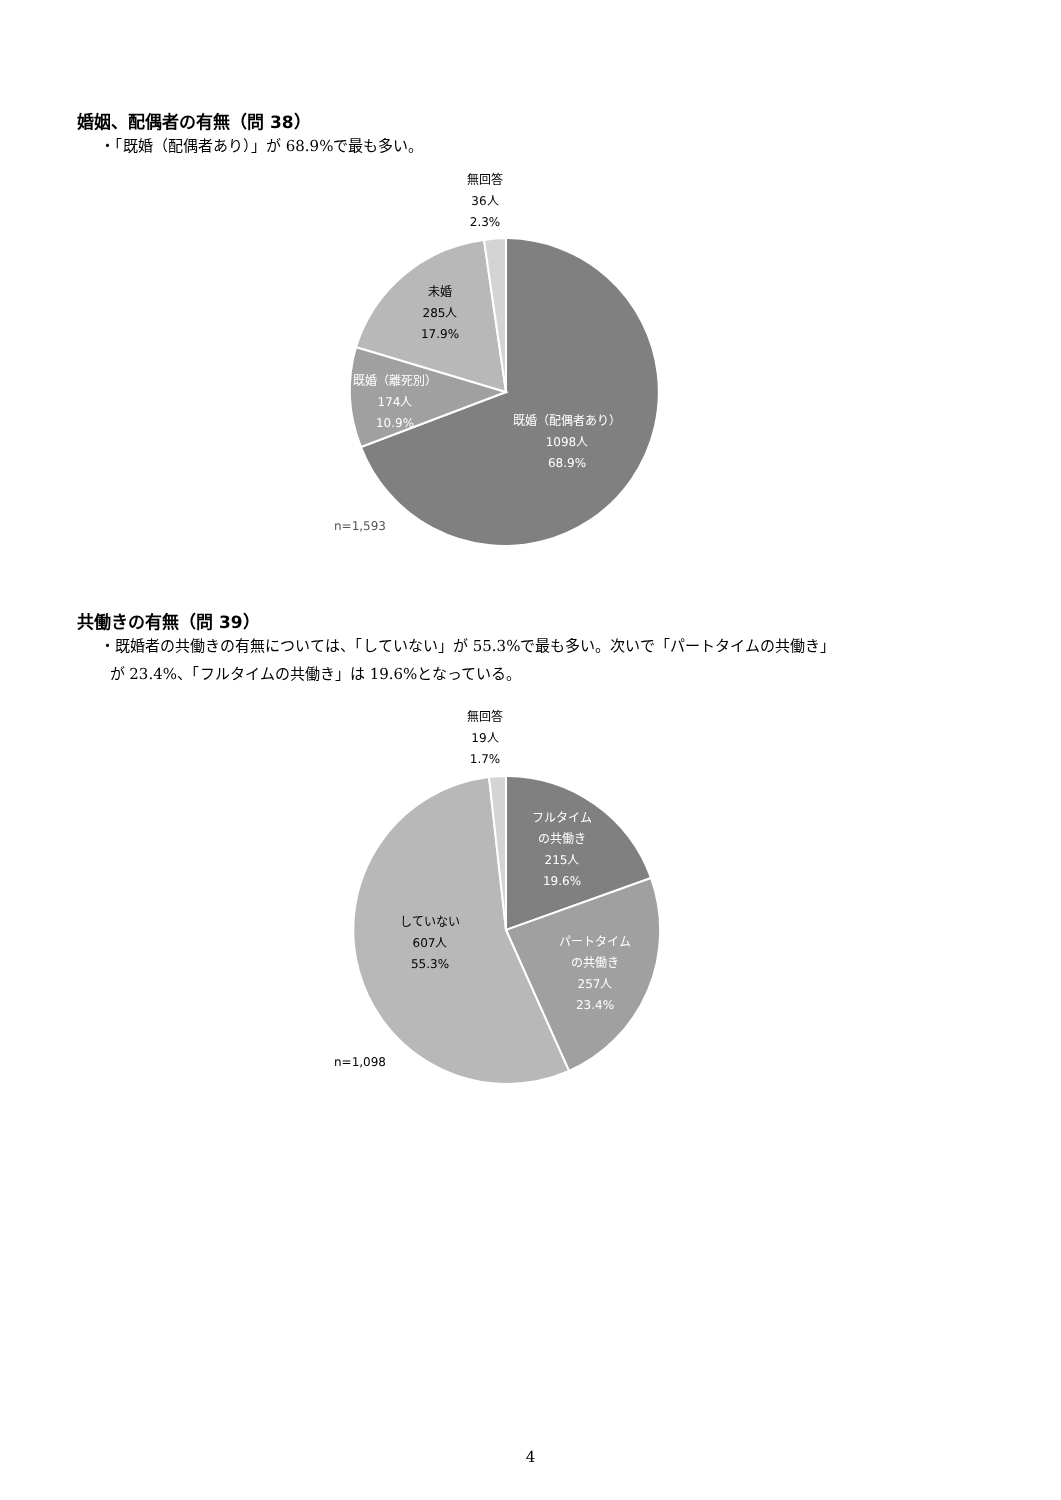婚姻、配偶者の有無（問 38）
・「既婚（配偶者あり）」が 68.9%で最も多い。
無回答
36人
2.3%
未婚
285人
17.9%
既婚（離死別）
174人
10.9%
既婚（配偶者あり）
1098人
68.9%
n=1,593
共働きの有無（問 39）
・既婚者の共働きの有無については、「していない」が 55.3%で最も多い。次いで「パートタイムの共働き」
が 23.4%、「フルタイムの共働き」は 19.6%となっている。
無回答
19人
1.7%
フルタイム
の共働き
215人
19.6%
していない
607人
55.3%
パートタイム
の共働き
257人
23.4%
n=1,098
4